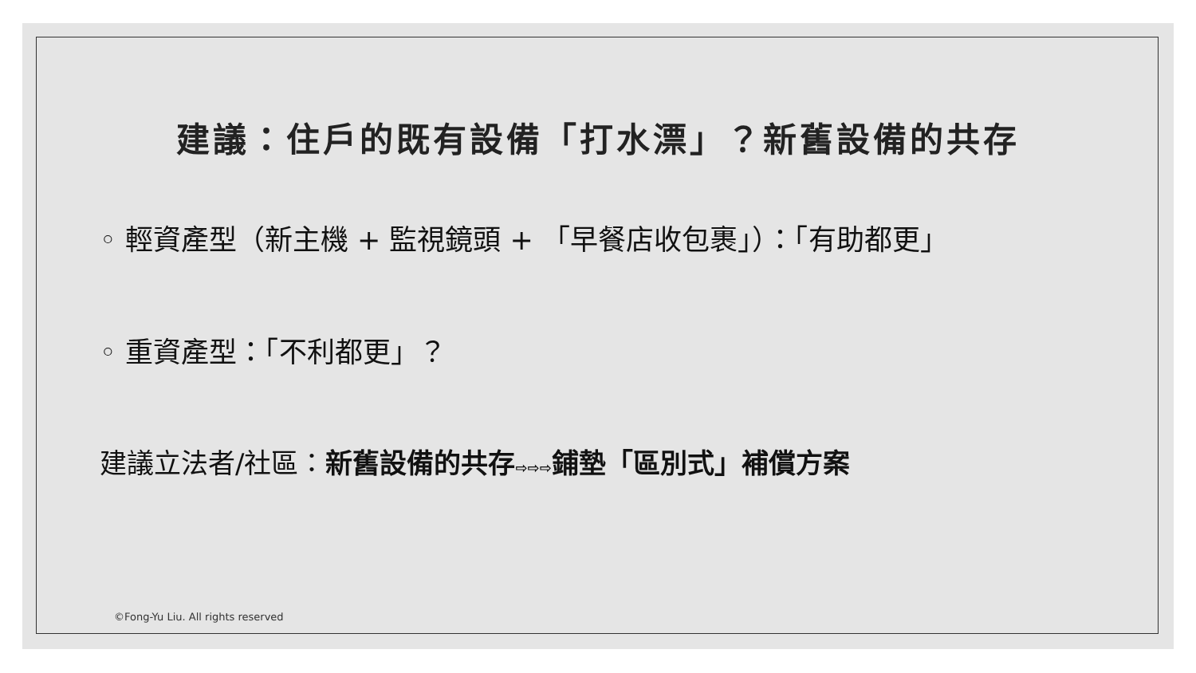建議：住戶的既有設備「打水漂」？新舊設備的共存
◦ 輕資產型（新主機 + 監視鏡頭 + 「早餐店收包裹」）：「有助都更」
◦ 重資產型：「不利都更」？
建議立法者/社區：新舊設備的共存⇨⇨⇨鋪墊「區別式」補償方案
©Fong-Yu Liu. All rights reserved